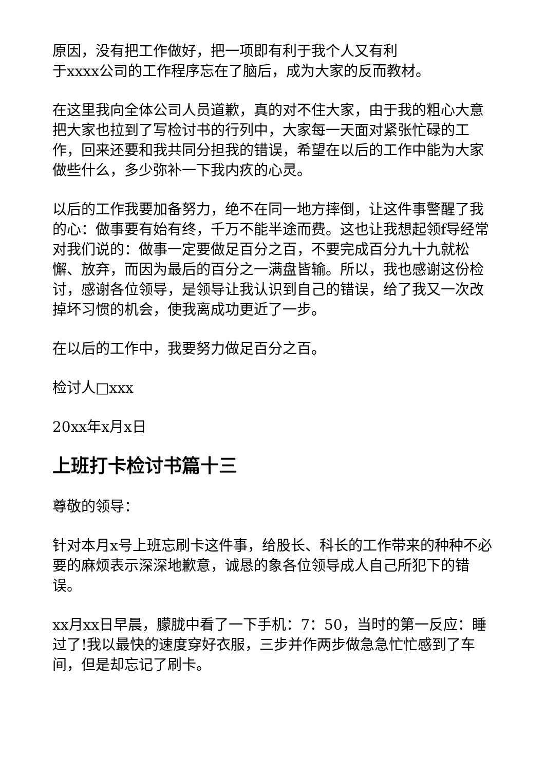原因，没有把工作做好，把一项即有利于我个人又有利
于xxxx公司的工作程序忘在了脑后，成为大家的反而教材。
在这里我向全体公司人员道歉，真的对不住大家，由于我的粗心大意把大家也拉到了写检讨书的行列中，大家每一天面对紧张忙碌的工作，回来还要和我共同分担我的错误，希望在以后的工作中能为大家做些什么，多少弥补一下我内疚的心灵。
以后的工作我要加备努力，绝不在同一地方摔倒，让这件事警醒了我的心：做事要有始有终，千万不能半途而费。这也让我想起领f导经常对我们说的：做事一定要做足百分之百，不要完成百分九十九就松懈、放弃，而因为最后的百分之一满盘皆输。所以，我也感谢这份检讨，感谢各位领导，是领导让我认识到自己的错误，给了我又一次改掉坏习惯的机会，使我离成功更近了一步。
在以后的工作中，我要努力做足百分之百。
检讨人□xxx
20xx年x月x日
上班打卡检讨书篇十三
尊敬的领导：
针对本月x号上班忘刷卡这件事，给股长、科长的工作带来的种种不必要的麻烦表示深深地歉意，诚恳的象各位领导成人自己所犯下的错误。
xx月xx日早晨，朦胧中看了一下手机：7：50，当时的第一反应：睡过了!我以最快的速度穿好衣服，三步并作两步做急急忙忙感到了车间，但是却忘记了刷卡。